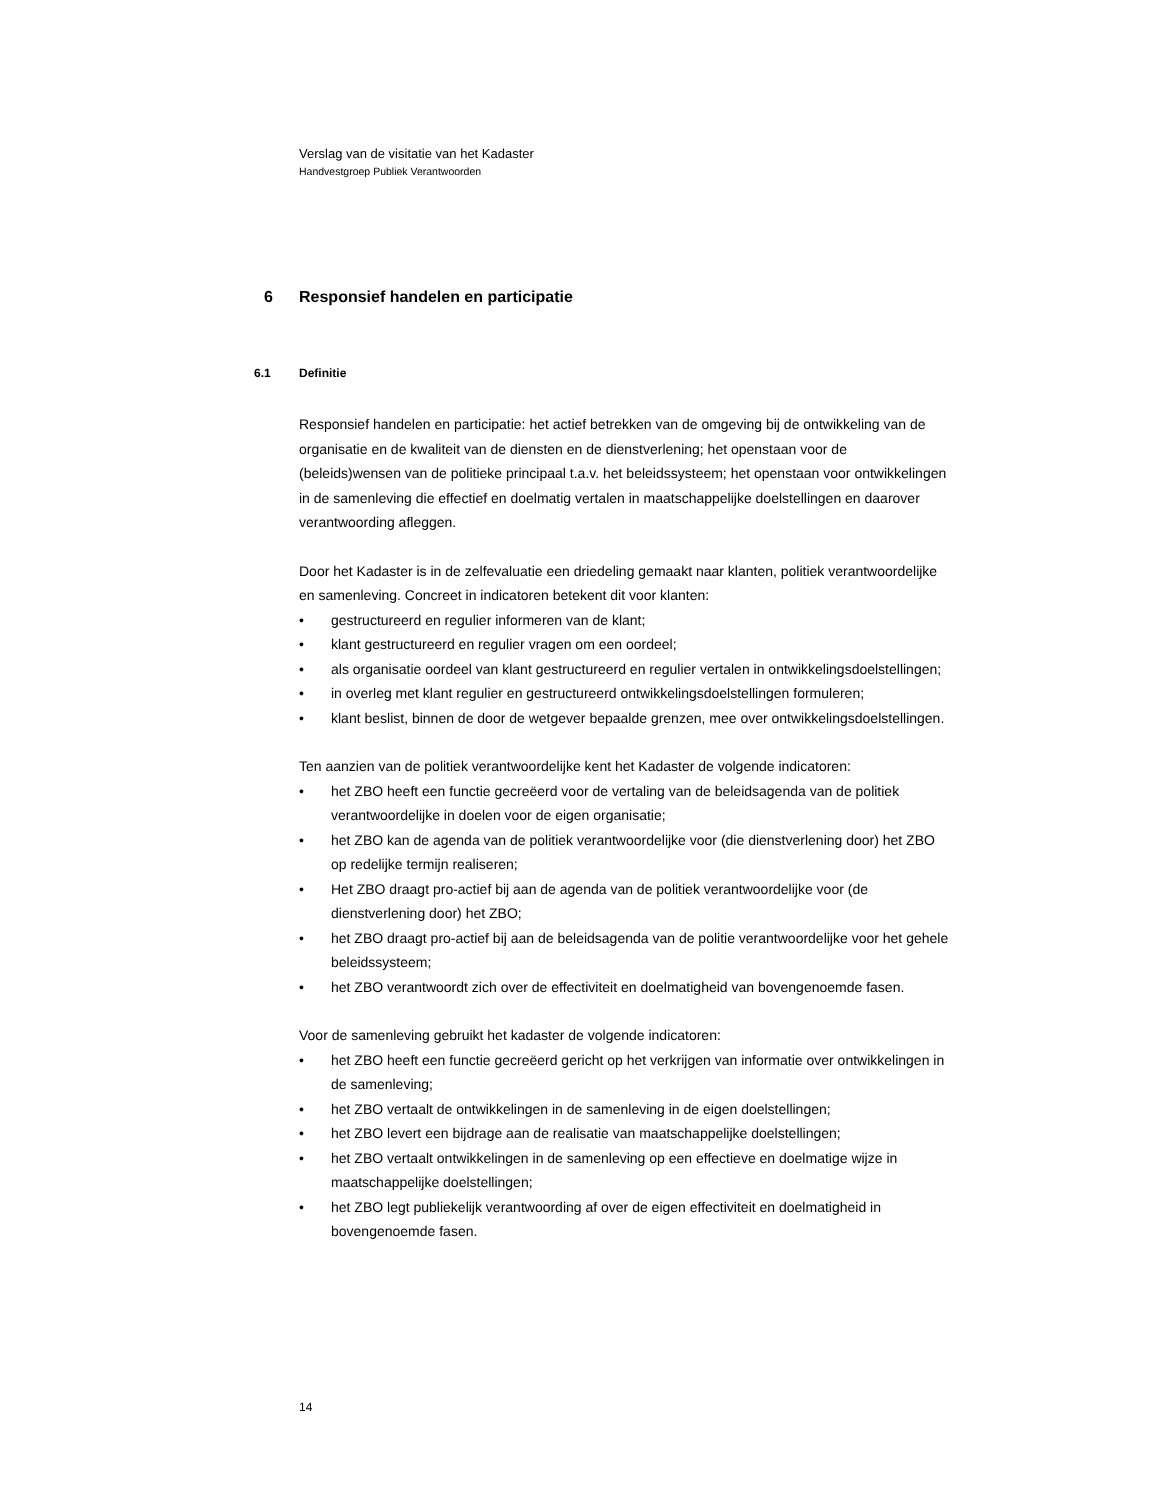Verslag van de visitatie van het Kadaster
Handvestgroep Publiek Verantwoorden
6 Responsief handelen en participatie
6.1 Definitie
Responsief handelen en participatie: het actief betrekken van de omgeving bij de ontwikkeling van de organisatie en de kwaliteit van de diensten en de dienstverlening; het openstaan voor de (beleids)wensen van de politieke principaal t.a.v. het beleidssysteem; het openstaan voor ontwikkelingen in de samenleving die effectief en doelmatig vertalen in maatschappelijke doelstellingen en daarover verantwoording afleggen.
Door het Kadaster is in de zelfevaluatie een driedeling gemaakt naar klanten, politiek verantwoordelijke en samenleving. Concreet in indicatoren betekent dit voor klanten:
• gestructureerd en regulier informeren van de klant;
• klant gestructureerd en regulier vragen om een oordeel;
• als organisatie oordeel van klant gestructureerd en regulier vertalen in ontwikkelingsdoelstellingen;
• in overleg met klant regulier en gestructureerd ontwikkelingsdoelstellingen formuleren;
• klant beslist, binnen de door de wetgever bepaalde grenzen, mee over ontwikkelingsdoelstellingen.
Ten aanzien van de politiek verantwoordelijke kent het Kadaster de volgende indicatoren:
• het ZBO heeft een functie gecreëerd voor de vertaling van de beleidsagenda van de politiek verantwoordelijke in doelen voor de eigen organisatie;
• het ZBO kan de agenda van de politiek verantwoordelijke voor (die dienstverlening door) het ZBO op redelijke termijn realiseren;
• Het ZBO draagt pro-actief bij aan de agenda van de politiek verantwoordelijke voor (de dienstverlening door) het ZBO;
• het ZBO draagt pro-actief bij aan de beleidsagenda van de politie verantwoordelijke voor het gehele beleidssysteem;
• het ZBO verantwoordt zich over de effectiviteit en doelmatigheid van bovengenoemde fasen.
Voor de samenleving gebruikt het kadaster de volgende indicatoren:
• het ZBO heeft een functie gecreëerd gericht op het verkrijgen van informatie over ontwikkelingen in de samenleving;
• het ZBO vertaalt de ontwikkelingen in de samenleving in de eigen doelstellingen;
• het ZBO levert een bijdrage aan de realisatie van maatschappelijke doelstellingen;
• het ZBO vertaalt ontwikkelingen in de samenleving op een effectieve en doelmatige wijze in maatschappelijke doelstellingen;
• het ZBO legt publiekelijk verantwoording af over de eigen effectiviteit en doelmatigheid in bovengenoemde fasen.
14